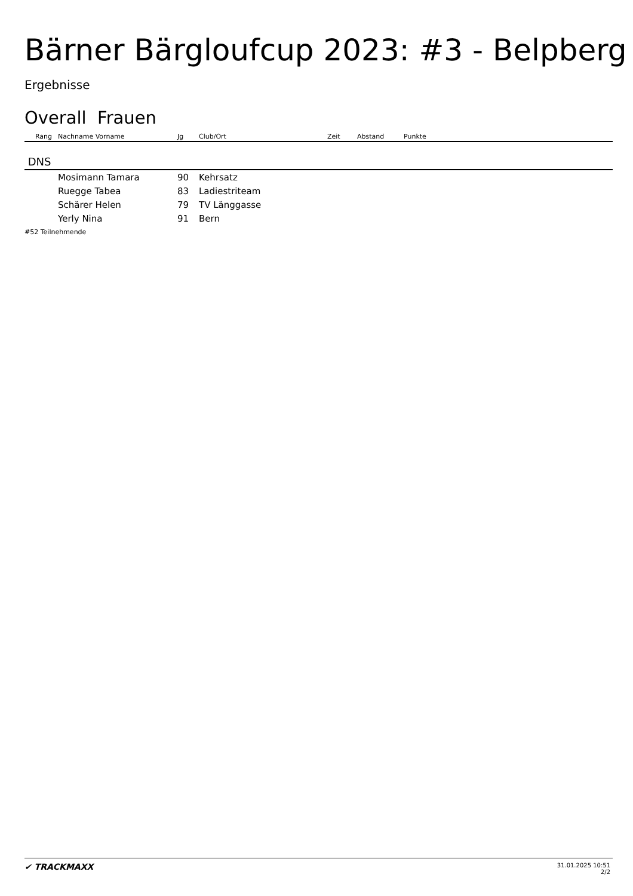Bärner Bärgloufcup 2023: #3 - Belpberg
Ergebnisse
Overall Frauen
| Rang | Nachname Vorname | Jg | Club/Ort | Zeit | Abstand | Punkte |
| --- | --- | --- | --- | --- | --- | --- |
| DNS | | | | | | |
| | Mosimann Tamara | 90 | Kehrsatz | | | |
| | Ruegge Tabea | 83 | Ladiestriteam | | | |
| | Schärer Helen | 79 | TV Länggasse | | | |
| | Yerly Nina | 91 | Bern | | | |
#52 Teilnehmende
✔ TRACKMAXX
31.01.2025 10:51
2/2